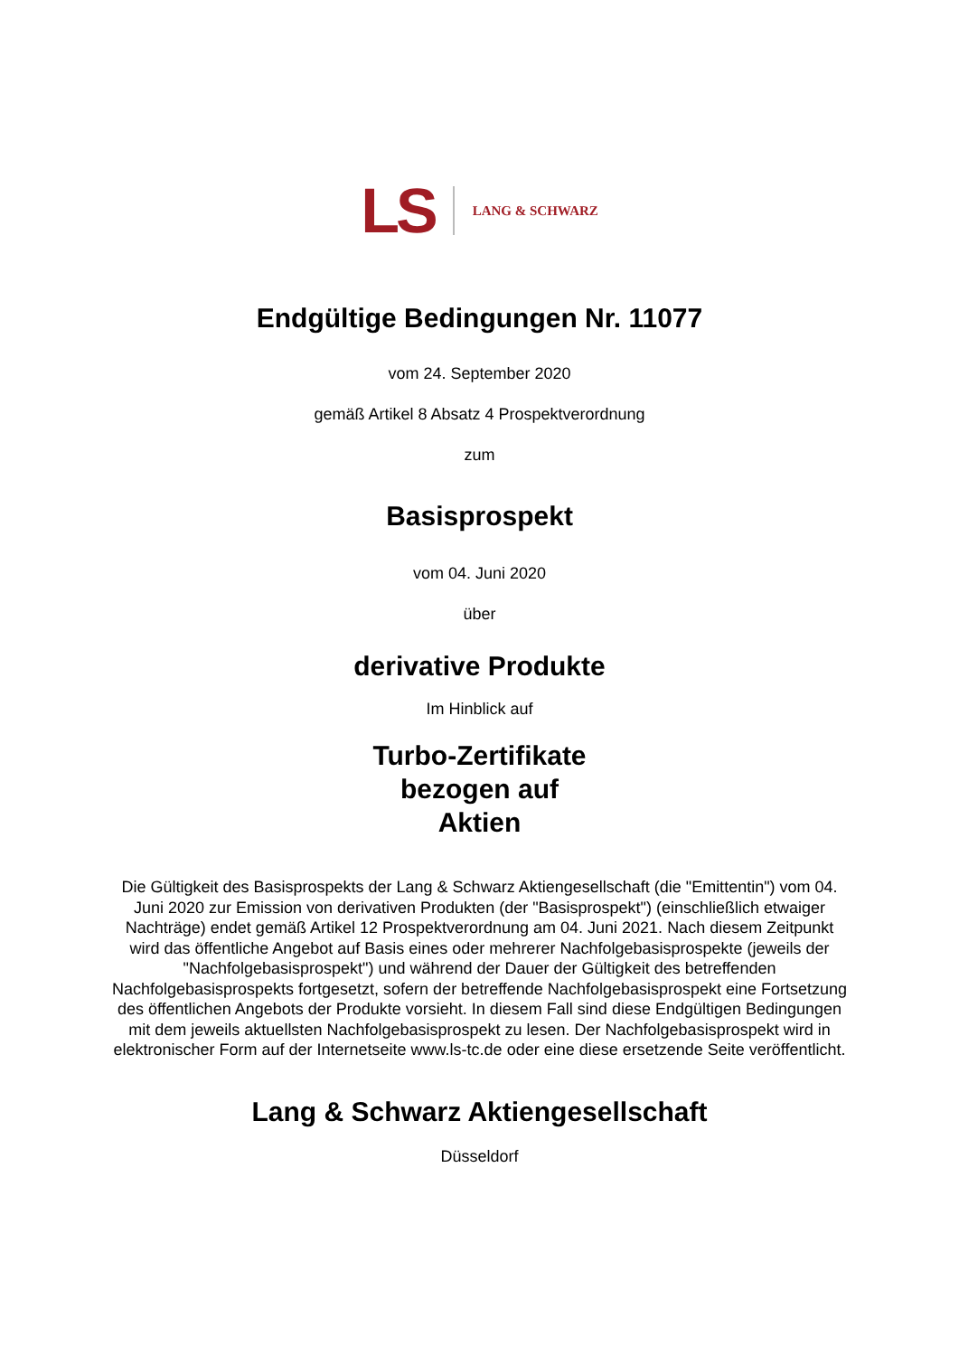LS LANG & SCHWARZ
Endgültige Bedingungen Nr. 11077
vom 24. September 2020
gemäß Artikel 8 Absatz 4 Prospektverordnung
zum
Basisprospekt
vom 04. Juni 2020
über
derivative Produkte
Im Hinblick auf
Turbo-Zertifikate
bezogen auf
Aktien
Die Gültigkeit des Basisprospekts der Lang & Schwarz Aktiengesellschaft (die "Emittentin") vom 04. Juni 2020 zur Emission von derivativen Produkten (der "Basisprospekt") (einschließlich etwaiger Nachträge) endet gemäß Artikel 12 Prospektverordnung am 04. Juni 2021. Nach diesem Zeitpunkt wird das öffentliche Angebot auf Basis eines oder mehrerer Nachfolgebasisprospekte (jeweils der "Nachfolgebasisprospekt") und während der Dauer der Gültigkeit des betreffenden Nachfolgebasisprospekts fortgesetzt, sofern der betreffende Nachfolgebasisprospekt eine Fortsetzung des öffentlichen Angebots der Produkte vorsieht. In diesem Fall sind diese Endgültigen Bedingungen mit dem jeweils aktuellsten Nachfolgebasisprospekt zu lesen. Der Nachfolgebasisprospekt wird in elektronischer Form auf der Internetseite www.ls-tc.de oder eine diese ersetzende Seite veröffentlicht.
Lang & Schwarz Aktiengesellschaft
Düsseldorf